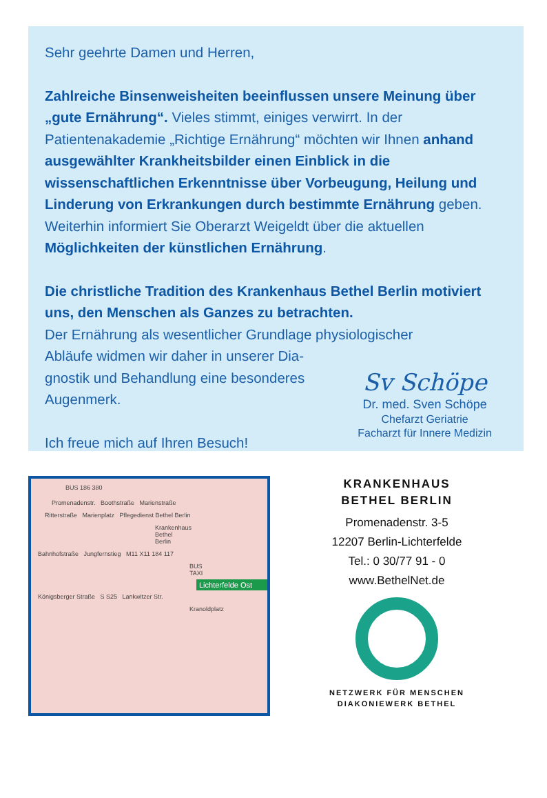Sehr geehrte Damen und Herren,
Zahlreiche Binsenweisheiten beeinflussen unsere Meinung über „gute Ernährung“. Vieles stimmt, einiges verwirrt. In der Patientenakademie „Richtige Ernährung“ möchten wir Ihnen anhand ausgewählter Krankheitsbilder einen Einblick in die wissenschaftlichen Erkenntnisse über Vorbeugung, Heilung und Linderung von Erkrankungen durch bestimmte Ernährung geben. Weiterhin informiert Sie Oberarzt Weigeldt über die aktuellen Möglichkeiten der künstlichen Ernährung.
Die christliche Tradition des Krankenhaus Bethel Berlin motiviert uns, den Menschen als Ganzes zu betrachten.
Der Ernährung als wesentlicher Grundlage physiologischer
Abläufe widmen wir daher in unserer Dia-
gnostik und Behandlung eine besonderes
Augenmerk.
Ich freue mich auf Ihren Besuch!
Sv Schöpe
Dr. med. Sven Schöpe
Chefarzt Geriatrie
Facharzt für Innere Medizin
BUS 186 380
Promenadenstr. Boothstraße Marienstraße
Ritterstraße Marienplatz Pflegedienst Bethel Berlin
Krankenhaus Bethel Berlin
Bahnhofstraße Jungfernstieg M11 X11 184 117
BUS TAXI
Lichterfelde Ost
Königsberger Straße S S25 Lankwitzer Str.
Kranoldplatz
KRANKENHAUS
BETHEL BERLIN
Promenadenstr. 3-5
12207 Berlin-Lichterfelde
Tel.: 0 30/77 91 - 0
www.BethelNet.de
NETZWERK FÜR MENSCHEN
DIAKONIEWERK BETHEL